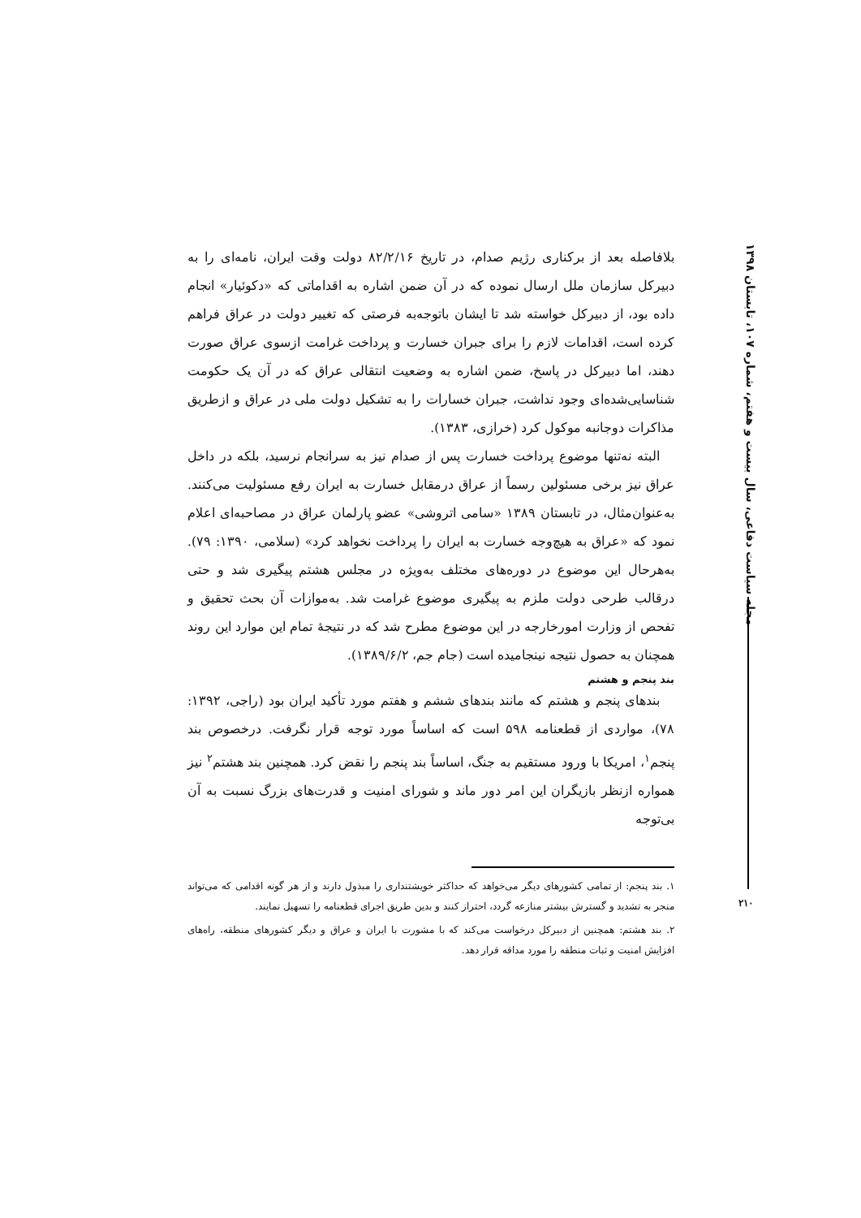مجله سیاست دفاعی، سال بیست و هفتم، شماره ۱۰۷، تابستان ۱۳۹۸
بلافاصله بعد از برکناری رژیم صدام، در تاریخ ۸۲/۲/۱۶ دولت وقت ایران، نامه‌ای را به دبیرکل سازمان ملل ارسال نموده که در آن ضمن اشاره به اقداماتی که «دکوئیار» انجام داده بود، از دبیرکل خواسته شد تا ایشان باتوجه‌به فرصتی که تغییر دولت در عراق فراهم کرده است، اقدامات لازم را برای جبران خسارت و پرداخت غرامت ازسوی عراق صورت دهند، اما دبیرکل در پاسخ، ضمن اشاره به وضعیت انتقالی عراق که در آن یک حکومت شناسایی‌شده‌ای وجود نداشت، جبران خسارات را به تشکیل دولت ملی در عراق و ازطریق مذاکرات دوجانبه موکول کرد (خرازی، ۱۳۸۳).
البته نه‌تنها موضوع پرداخت خسارت پس از صدام نیز به سرانجام نرسید، بلکه در داخل عراق نیز برخی مسئولین رسماً از عراق درمقابل خسارت به ایران رفع مسئولیت می‌کنند. به‌عنوان‌مثال، در تابستان ۱۳۸۹ «سامی اتروشی» عضو پارلمان عراق در مصاحبه‌ای اعلام نمود که «عراق به هیچ‌وجه خسارت به ایران را پرداخت نخواهد کرد» (سلامی، ۱۳۹۰: ۷۹). به‌هرحال این موضوع در دوره‌های مختلف به‌ویژه در مجلس هشتم پیگیری شد و حتی درقالب طرحی دولت ملزم به پیگیری موضوع غرامت شد. به‌موازات آن بحث تحقیق و تفحص از وزارت امورخارجه در این موضوع مطرح شد که در نتیجهٔ تمام این موارد این روند همچنان به حصول نتیجه نینجامیده است (جام جم، ۱۳۸۹/۶/۲).
بند پنجم و هشتم
بندهای پنجم و هشتم که مانند بندهای ششم و هفتم مورد تأکید ایران بود (راجی، ۱۳۹۲: ۷۸)، مواردی از قطعنامه ۵۹۸ است که اساساً مورد توجه قرار نگرفت. درخصوص بند پنجم<sup>۱</sup>، امریکا با ورود مستقیم به جنگ، اساساً بند پنجم را نقض کرد. همچنین بند هشتم<sup>۲</sup> نیز همواره ازنظر بازیگران این امر دور ماند و شورای امنیت و قدرت‌های بزرگ نسبت به آن بی‌توجه
۱. بند پنجم: از تمامی کشورهای دیگر می‌خواهد که حداکثر خویشتنداری را مبذول دارند و از هر گونه اقدامی که می‌تواند منجر به تشدید و گسترش بیشتر منازعه گردد، احتراز کنند و بدین طریق اجرای قطعنامه را تسهیل نمایند.
۲. بند هشتم: همچنین از دبیرکل درخواست می‌کند که با مشورت با ایران و عراق و دیگر کشورهای منطقه، راه‌های افزایش امنیت و ثبات منطقه را مورد مداقه قرار دهد.
۲۱۰